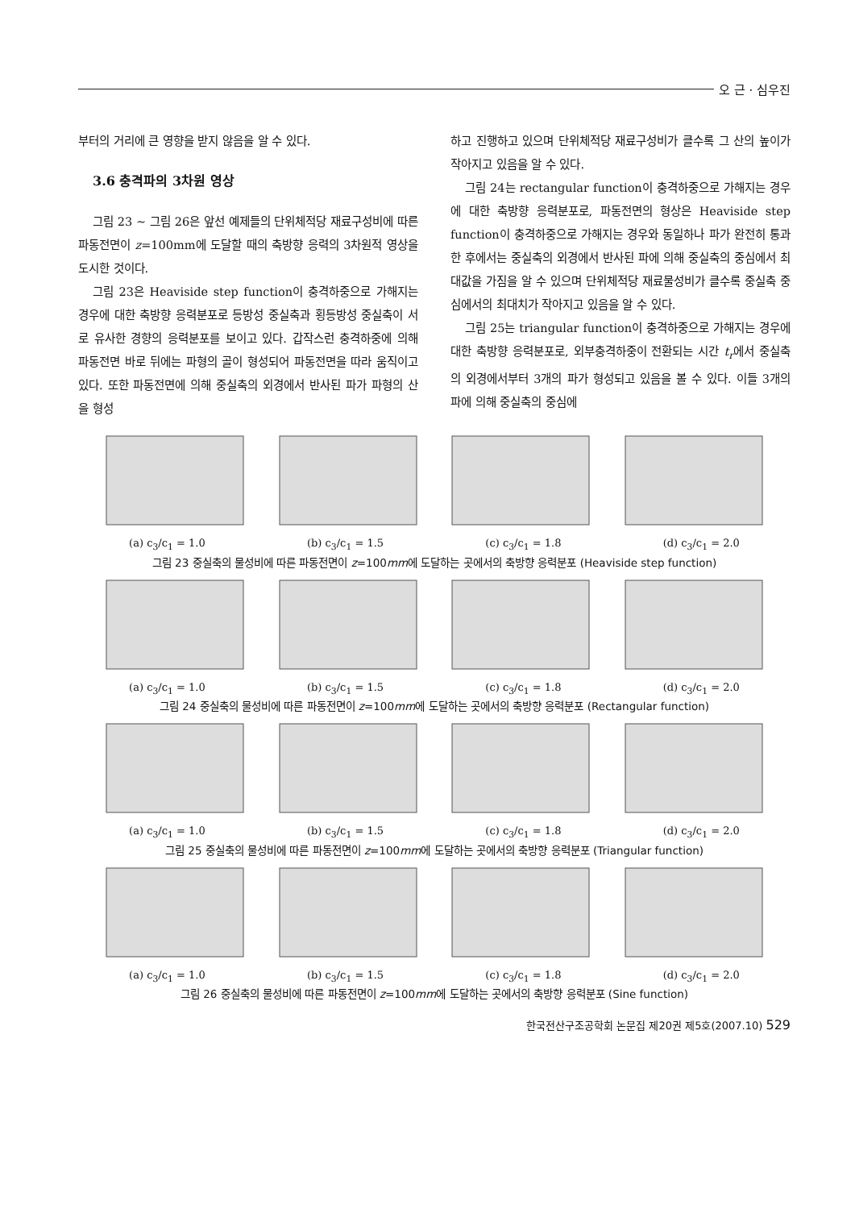오 근 · 심우진
부터의 거리에 큰 영향을 받지 않음을 알 수 있다.
3.6 충격파의 3차원 영상
그림 23 ~ 그림 26은 앞선 예제들의 단위체적당 재료구성비에 따른 파동전면이 z=100mm에 도달할 때의 축방향 응력의 3차원적 영상을 도시한 것이다.
그림 23은 Heaviside step function이 충격하중으로 가해지는 경우에 대한 축방향 응력분포로 등방성 중실축과 횡등방성 중실축이 서로 유사한 경향의 응력분포를 보이고 있다. 갑작스런 충격하중에 의해 파동전면 바로 뒤에는 파형의 골이 형성되어 파동전면을 따라 움직이고 있다. 또한 파동전면에 의해 중실축의 외경에서 반사된 파가 파형의 산을 형성
하고 진행하고 있으며 단위체적당 재료구성비가 클수록 그 산의 높이가 작아지고 있음을 알 수 있다.
그림 24는 rectangular function이 충격하중으로 가해지는 경우에 대한 축방향 응력분포로, 파동전면의 형상은 Heaviside step function이 충격하중으로 가해지는 경우와 동일하나 파가 완전히 통과한 후에서는 중실축의 외경에서 반사된 파에 의해 중실축의 중심에서 최대값을 가짐을 알 수 있으며 단위체적당 재료물성비가 클수록 중실축 중심에서의 최대치가 작아지고 있음을 알 수 있다.
그림 25는 triangular function이 충격하중으로 가해지는 경우에 대한 축방향 응력분포로, 외부충격하중이 전환되는 시간 t<sub>r</sub>에서 중실축의 외경에서부터 3개의 파가 형성되고 있음을 볼 수 있다. 이들 3개의 파에 의해 중실축의 중심에
(a) c<sub>3</sub>/c<sub>1</sub> = 1.0 (b) c<sub>3</sub>/c<sub>1</sub> = 1.5 (c) c<sub>3</sub>/c<sub>1</sub> = 1.8 (d) c<sub>3</sub>/c<sub>1</sub> = 2.0
그림 23 중실축의 물성비에 따른 파동전면이 z=100mm에 도달하는 곳에서의 축방향 응력분포 (Heaviside step function)
(a) c<sub>3</sub>/c<sub>1</sub> = 1.0 (b) c<sub>3</sub>/c<sub>1</sub> = 1.5 (c) c<sub>3</sub>/c<sub>1</sub> = 1.8 (d) c<sub>3</sub>/c<sub>1</sub> = 2.0
그림 24 중실축의 물성비에 따른 파동전면이 z=100mm에 도달하는 곳에서의 축방향 응력분포 (Rectangular function)
(a) c<sub>3</sub>/c<sub>1</sub> = 1.0 (b) c<sub>3</sub>/c<sub>1</sub> = 1.5 (c) c<sub>3</sub>/c<sub>1</sub> = 1.8 (d) c<sub>3</sub>/c<sub>1</sub> = 2.0
그림 25 중실축의 물성비에 따른 파동전면이 z=100mm에 도달하는 곳에서의 축방향 응력분포 (Triangular function)
(a) c<sub>3</sub>/c<sub>1</sub> = 1.0 (b) c<sub>3</sub>/c<sub>1</sub> = 1.5 (c) c<sub>3</sub>/c<sub>1</sub> = 1.8 (d) c<sub>3</sub>/c<sub>1</sub> = 2.0
그림 26 중실축의 물성비에 따른 파동전면이 z=100mm에 도달하는 곳에서의 축방향 응력분포 (Sine function)
한국전산구조공학회 논문집 제20권 제5호(2007.10) 529